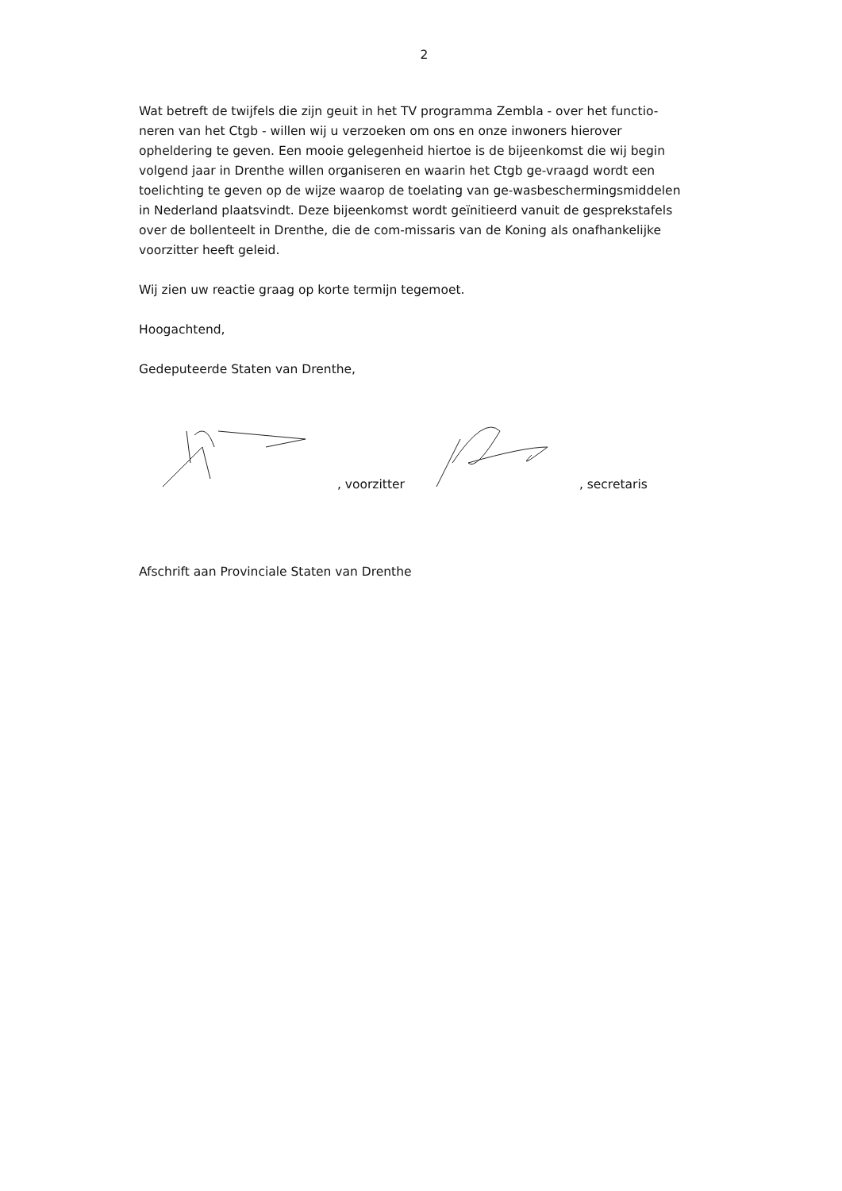2
Wat betreft de twijfels die zijn geuit in het TV programma Zembla - over het functio-neren van het Ctgb - willen wij u verzoeken om ons en onze inwoners hierover opheldering te geven. Een mooie gelegenheid hiertoe is de bijeenkomst die wij begin volgend jaar in Drenthe willen organiseren en waarin het Ctgb ge-vraagd wordt een toelichting te geven op de wijze waarop de toelating van ge-wasbeschermingsmiddelen in Nederland plaatsvindt. Deze bijeenkomst wordt geïnitieerd vanuit de gesprekstafels over de bollenteelt in Drenthe, die de com-missaris van de Koning als onafhankelijke voorzitter heeft geleid.
Wij zien uw reactie graag op korte termijn tegemoet.
Hoogachtend,
Gedeputeerde Staten van Drenthe,
, voorzitter , secretaris
Afschrift aan Provinciale Staten van Drenthe